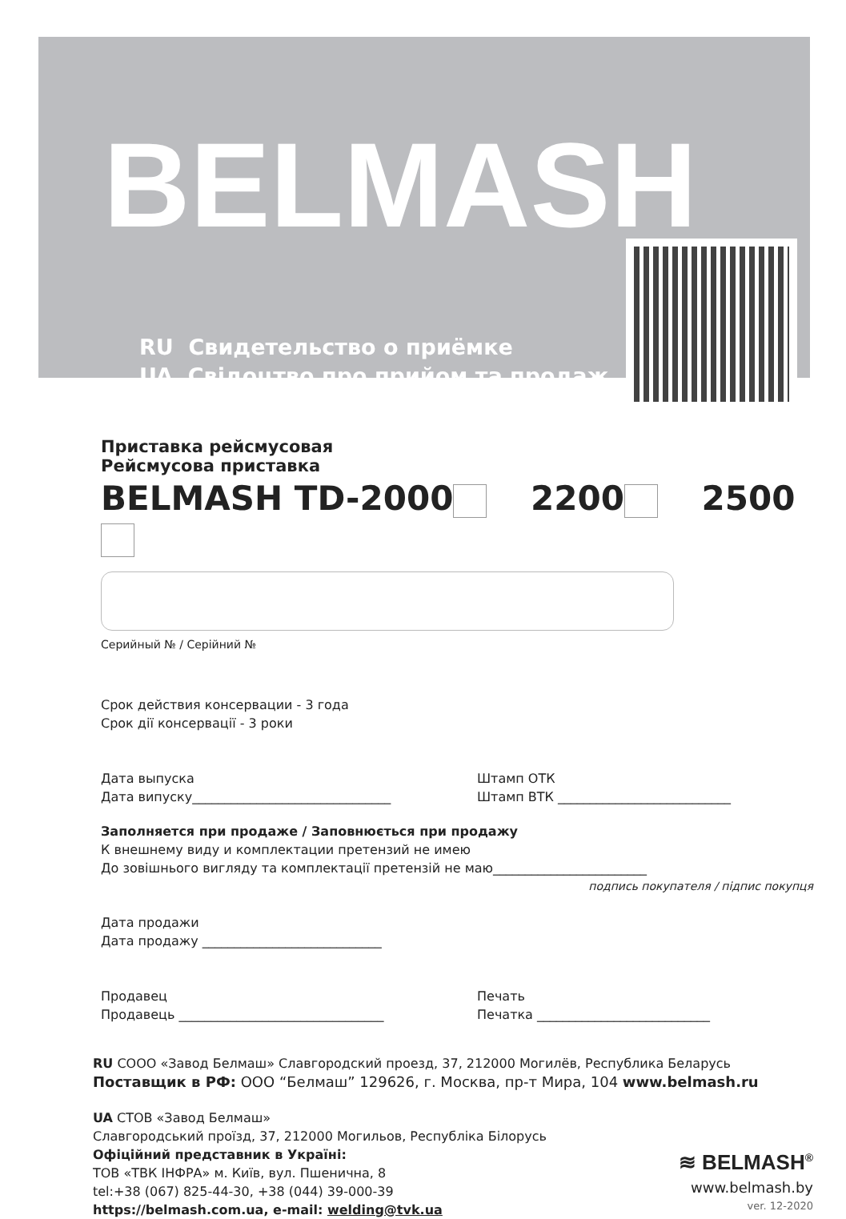BELMASH
RU Свидетельство о приёмке
UA Свідоцтво про прийом та продаж
Приставка рейсмусовая
Рейсмусова приставка
BELMASH TD-2000 2200 2500
Серийный № / Серійний №
Срок действия консервации - 3 года
Срок дії консервації - 3 роки
Дата выпуска
Дата випуску_______________________________
Штамп ОТК
Штамп ВТК ___________________________
Заполняется при продаже / Заповнюється при продажу
К внешнему виду и комплектации претензий не имею
До зовішнього вигляду та комплектації претензій не маю________________________
подпись покупателя / підпис покупця
Дата продажи
Дата продажу ____________________________
Продавец
Продавець ________________________________
Печать
Печатка ___________________________
RU СООО «Завод Белмаш» Славгородский проезд, 37, 212000 Могилёв, Республика Беларусь
Поставщик в РФ: ООО “Белмаш” 129626, г. Москва, пр-т Мира, 104 www.belmash.ru
UA СТОВ «Завод Белмаш»
Славгородський проїзд, 37, 212000 Могильов, Республіка Білорусь
Офіційний представник в Україні:
ТОВ «ТВК ІНФРА» м. Київ, вул. Пшенична, 8
tel:+38 (067) 825-44-30, +38 (044) 39-000-39
https://belmash.com.ua, e-mail: welding@tvk.ua
≋ BELMASH<sup>®</sup>
www.belmash.by
ver. 12-2020